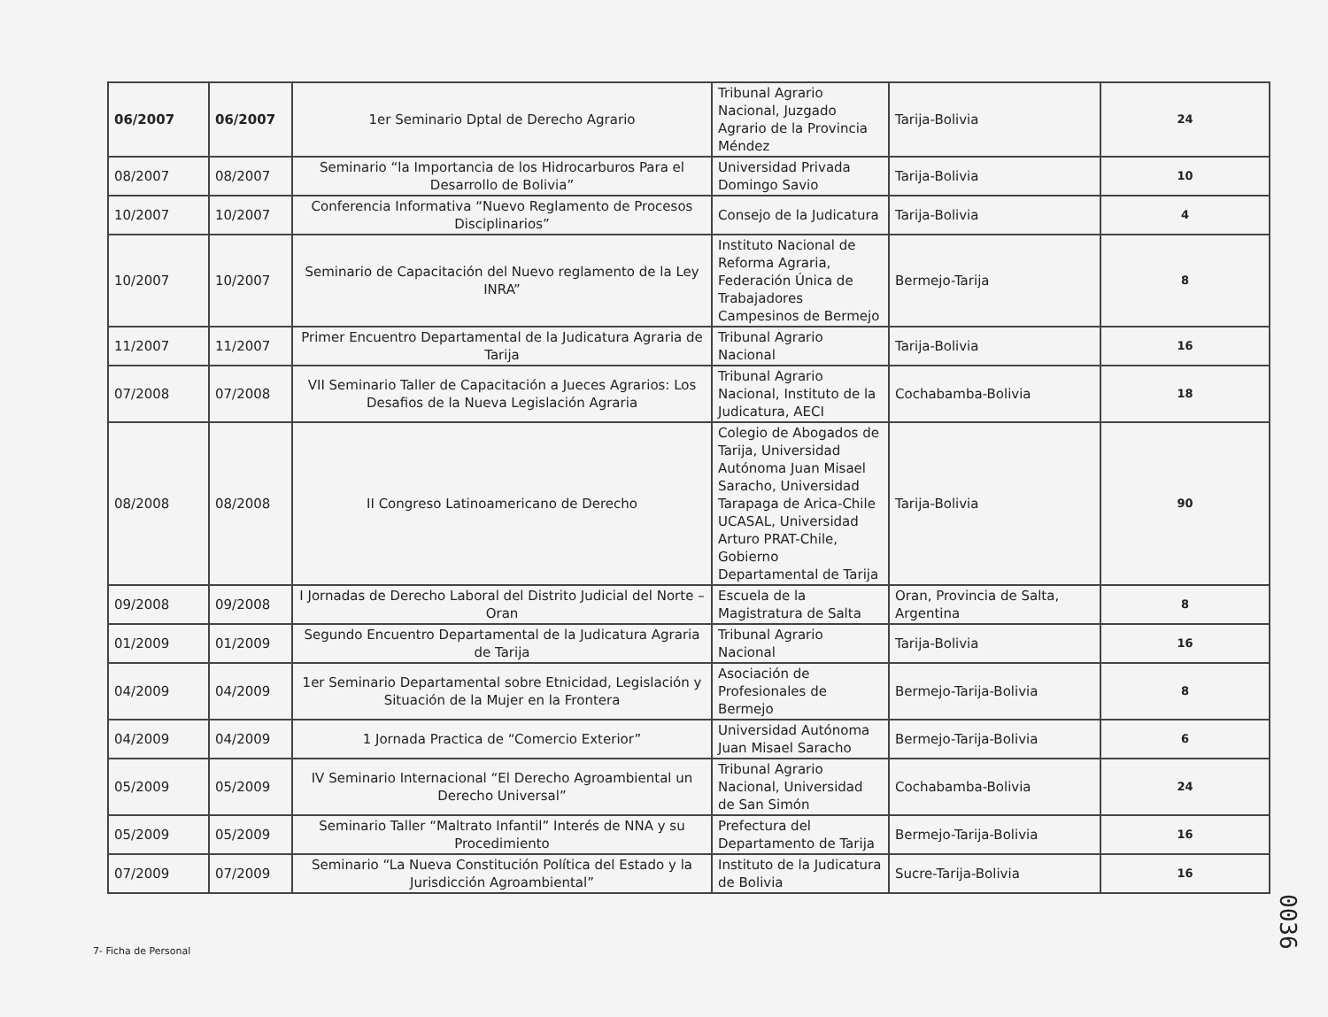| 06/2007 | 06/2007 | 1er Seminario Dptal de Derecho Agrario | Tribunal Agrario Nacional, Juzgado Agrario de la Provincia Méndez | Tarija-Bolivia | 24 |
| 08/2007 | 08/2007 | Seminario “la Importancia de los Hidrocarburos Para el Desarrollo de Bolivia” | Universidad Privada Domingo Savio | Tarija-Bolivia | 10 |
| 10/2007 | 10/2007 | Conferencia Informativa “Nuevo Reglamento de Procesos Disciplinarios” | Consejo de la Judicatura | Tarija-Bolivia | 4 |
| 10/2007 | 10/2007 | Seminario de Capacitación del Nuevo reglamento de la Ley INRA” | Instituto Nacional de Reforma Agraria, Federación Única de Trabajadores Campesinos de Bermejo | Bermejo-Tarija | 8 |
| 11/2007 | 11/2007 | Primer Encuentro Departamental de la Judicatura Agraria de Tarija | Tribunal Agrario Nacional | Tarija-Bolivia | 16 |
| 07/2008 | 07/2008 | VII Seminario Taller de Capacitación a Jueces Agrarios: Los Desafios de la Nueva Legislación Agraria | Tribunal Agrario Nacional, Instituto de la Judicatura, AECI | Cochabamba-Bolivia | 18 |
| 08/2008 | 08/2008 | II Congreso Latinoamericano de Derecho | Colegio de Abogados de Tarija, Universidad Autónoma Juan Misael Saracho, Universidad Tarapaga de Arica-Chile UCASAL, Universidad Arturo PRAT-Chile, Gobierno Departamental de Tarija | Tarija-Bolivia | 90 |
| 09/2008 | 09/2008 | I Jornadas de Derecho Laboral del Distrito Judicial del Norte – Oran | Escuela de la Magistratura de Salta | Oran, Provincia de Salta, Argentina | 8 |
| 01/2009 | 01/2009 | Segundo Encuentro Departamental de la Judicatura Agraria de Tarija | Tribunal Agrario Nacional | Tarija-Bolivia | 16 |
| 04/2009 | 04/2009 | 1er Seminario Departamental sobre Etnicidad, Legislación y Situación de la Mujer en la Frontera | Asociación de Profesionales de Bermejo | Bermejo-Tarija-Bolivia | 8 |
| 04/2009 | 04/2009 | 1 Jornada Practica de “Comercio Exterior” | Universidad Autónoma Juan Misael Saracho | Bermejo-Tarija-Bolivia | 6 |
| 05/2009 | 05/2009 | IV Seminario Internacional “El Derecho Agroambiental un Derecho Universal” | Tribunal Agrario Nacional, Universidad de San Simón | Cochabamba-Bolivia | 24 |
| 05/2009 | 05/2009 | Seminario Taller “Maltrato Infantil” Interés de NNA y su Procedimiento | Prefectura del Departamento de Tarija | Bermejo-Tarija-Bolivia | 16 |
| 07/2009 | 07/2009 | Seminario “La Nueva Constitución Política del Estado y la Jurisdicción Agroambiental” | Instituto de la Judicatura de Bolivia | Sucre-Tarija-Bolivia | 16 |
7- Ficha de Personal
0036